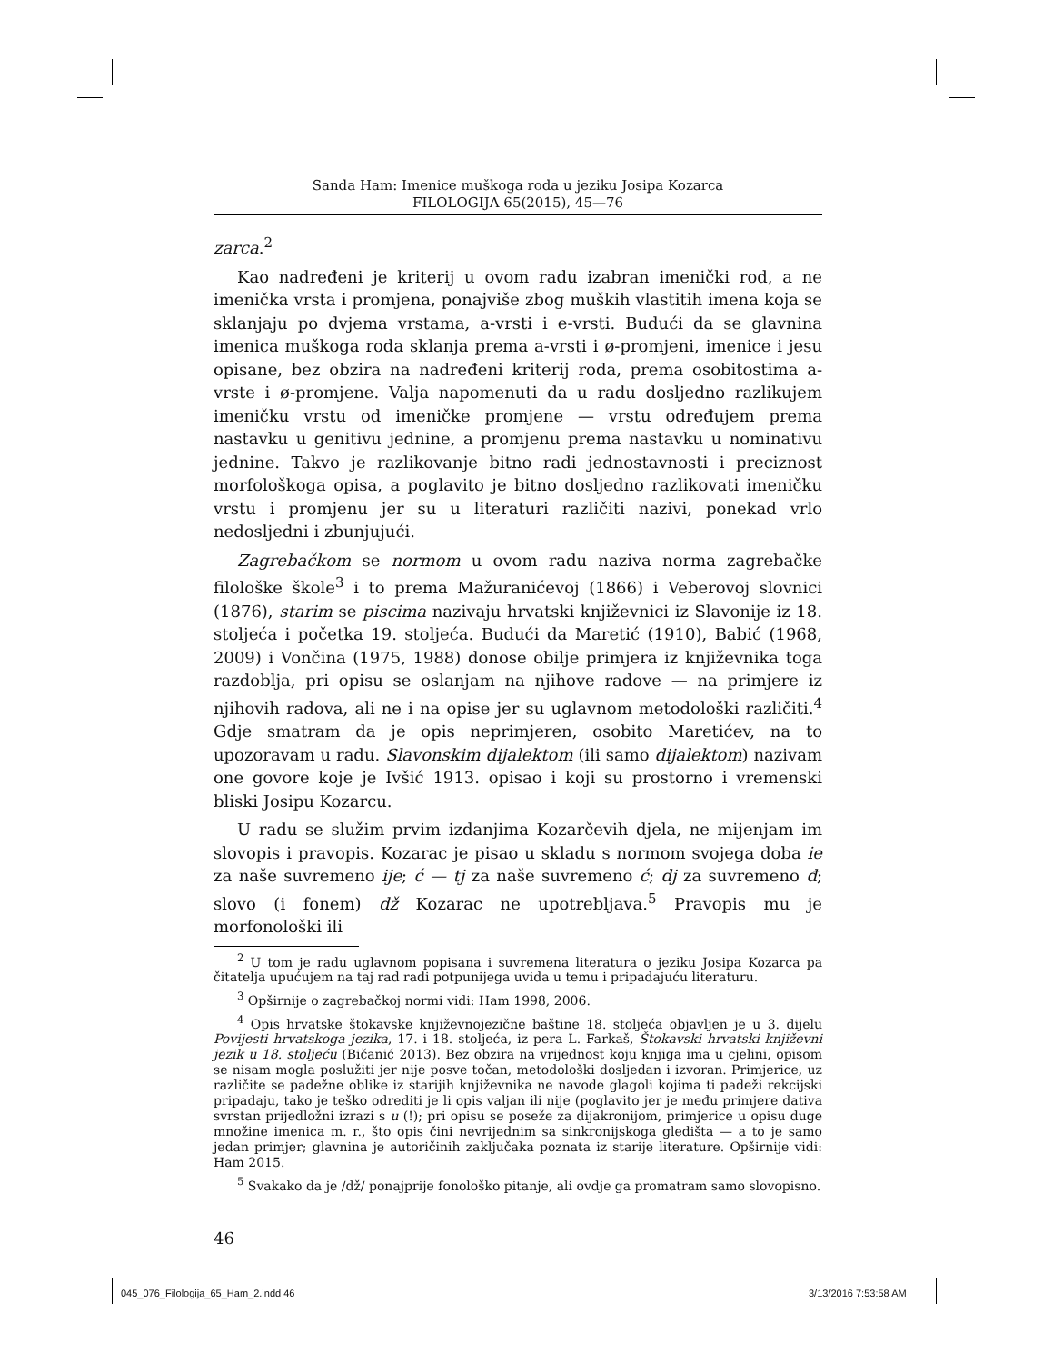Sanda Ham: Imenice muškoga roda u jeziku Josipa Kozarca
FILOLOGIJA 65(2015), 45—76
zarca.<sup>2</sup>
Kao nadređeni je kriterij u ovom radu izabran imenički rod, a ne imenička vrsta i promjena, ponajviše zbog muških vlastitih imena koja se sklanjaju po dvjema vrstama, a-vrsti i e-vrsti. Budući da se glavnina imenica muškoga roda sklanja prema a-vrsti i ø-promjeni, imenice i jesu opisane, bez obzira na nadređeni kriterij roda, prema osobitostima a-vrste i ø-promjene. Valja napomenuti da u radu dosljedno razlikujem imeničku vrstu od imeničke promjene — vrstu određujem prema nastavku u genitivu jednine, a promjenu prema nastavku u nominativu jednine. Takvo je razlikovanje bitno radi jednostavnosti i preciznost morfološkoga opisa, a poglavito je bitno dosljedno razlikovati imeničku vrstu i promjenu jer su u literaturi različiti nazivi, ponekad vrlo nedosljedni i zbunjujući.
Zagrebačkom se normom u ovom radu naziva norma zagrebačke filološke škole<sup>3</sup> i to prema Mažuranićevoj (1866) i Veberovoj slovnici (1876), starim se piscima nazivaju hrvatski književnici iz Slavonije iz 18. stoljeća i početka 19. stoljeća. Budući da Maretić (1910), Babić (1968, 2009) i Vončina (1975, 1988) donose obilje primjera iz književnika toga razdoblja, pri opisu se oslanjam na njihove radove — na primjere iz njihovih radova, ali ne i na opise jer su uglavnom metodološki različiti.<sup>4</sup> Gdje smatram da je opis neprimjeren, osobito Maretićev, na to upozoravam u radu. Slavonskim dijalektom (ili samo dijalektom) nazivam one govore koje je Ivšić 1913. opisao i koji su prostorno i vremenski bliski Josipu Kozarcu.
U radu se služim prvim izdanjima Kozarčevih djela, ne mijenjam im slovopis i pravopis. Kozarac je pisao u skladu s normom svojega doba ie za naše suvremeno ije; ć — tj za naše suvremeno ć; dj za suvremeno đ; slovo (i fonem) dž Kozarac ne upotrebljava.<sup>5</sup> Pravopis mu je morfonološki ili
<sup>2</sup> U tom je radu uglavnom popisana i suvremena literatura o jeziku Josipa Kozarca pa čitatelja upućujem na taj rad radi potpunijega uvida u temu i pripadajuću literaturu.
<sup>3</sup> Opširnije o zagrebačkoj normi vidi: Ham 1998, 2006.
<sup>4</sup> Opis hrvatske štokavske književnojezične baštine 18. stoljeća objavljen je u 3. dijelu Povijesti hrvatskoga jezika, 17. i 18. stoljeća, iz pera L. Farkaš, Štokavski hrvatski književni jezik u 18. stoljeću (Bičanić 2013). Bez obzira na vrijednost koju knjiga ima u cjelini, opisom se nisam mogla poslužiti jer nije posve točan, metodološki dosljedan i izvoran. Primjerice, uz različite se padežne oblike iz starijih književnika ne navode glagoli kojima ti padeži rekcijski pripadaju, tako je teško odrediti je li opis valjan ili nije (poglavito jer je među primjere dativa svrstan prijedložni izrazi s u (!); pri opisu se poseže za dijakronijom, primjerice u opisu duge množine imenica m. r., što opis čini nevrijednim sa sinkronijskoga gledišta — a to je samo jedan primjer; glavnina je autoričinih zaključaka poznata iz starije literature. Opširnije vidi: Ham 2015.
<sup>5</sup> Svakako da je /dž/ ponajprije fonološko pitanje, ali ovdje ga promatram samo slovopisno.
46
045_076_Filologija_65_Ham_2.indd 46
3/13/2016 7:53:58 AM